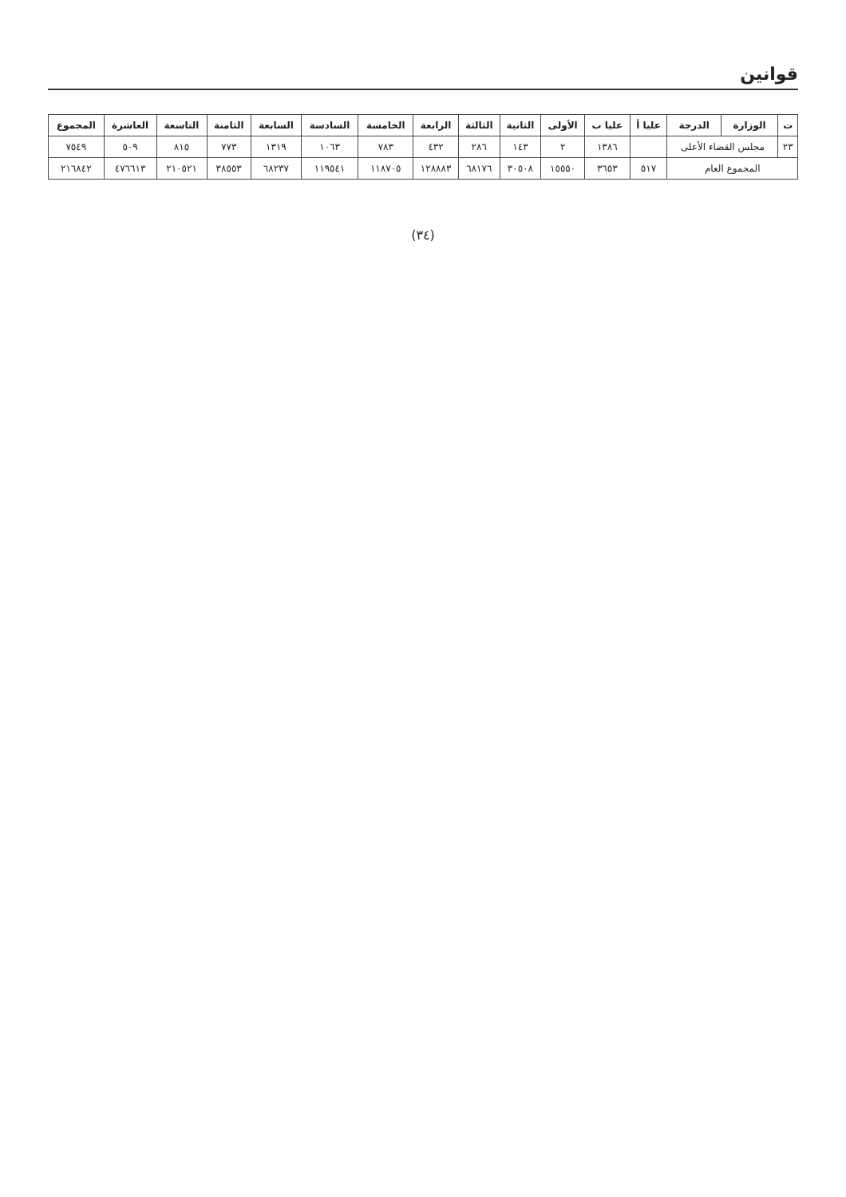قوانين
| ت | الوزارة | الدرجة | عليا أ | عليا ب | الأولى | الثانية | الثالثة | الرابعة | الخامسة | السادسة | السابعة | الثامنة | التاسعة | العاشرة | المجموع |
| --- | --- | --- | --- | --- | --- | --- | --- | --- | --- | --- | --- | --- | --- | --- | --- |
| ٢٣ | مجلس القضاء الأعلى | | | ١٣٨٦ | ٢ | ١٤٣ | ٢٨٦ | ٤٣٢ | ٧٨٣ | ١٠٦٣ | ١٣١٩ | ٧٧٣ | ٨١٥ | ٥٠٩ | ٧٥٤٩ |
| المجموع العام | | | ٥١٧ | ٣٦٥٣ | ١٥٥٥٠ | ٣٠٥٠٨ | ٦٨١٧٦ | ١٢٨٨٨٣ | ١١٨٧٠٥ | ١١٩٥٤١ | ٦٨٢٣٧ | ٣٨٥٥٣ | ٢١٠٥٢١ | ٤٧٦٦١٣ | ٢١٦٨٤٢ |
(٣٤)